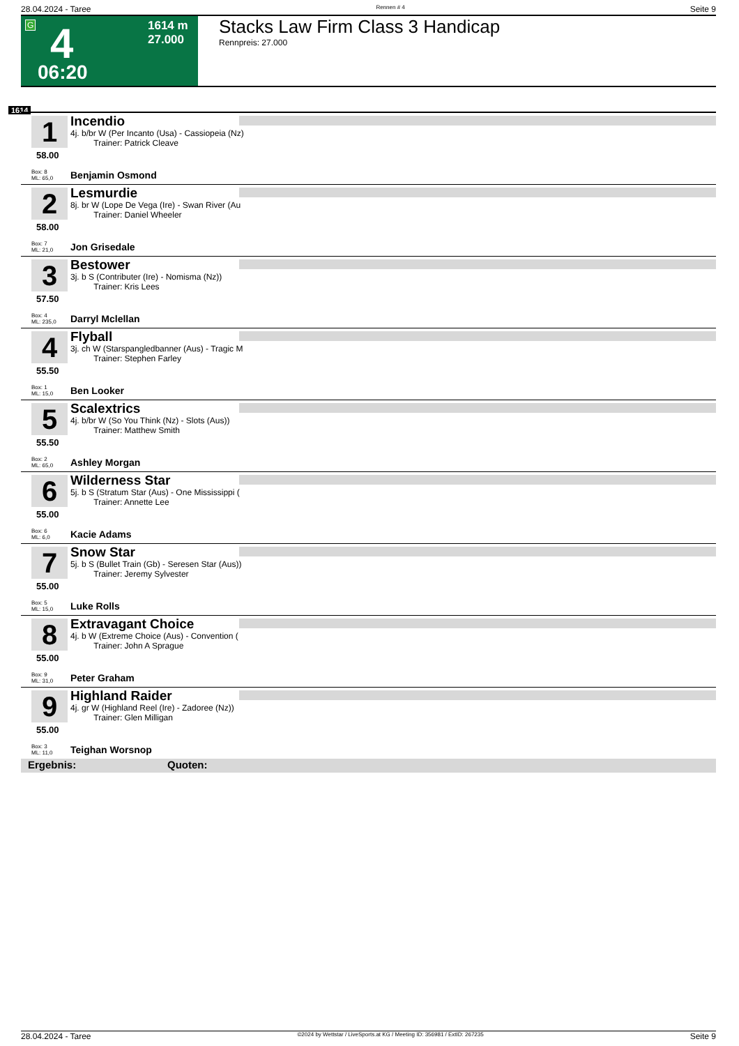28.04.2024 - Taree Rennen # 4 Seite 9
G 4 1614 m
27.000
06:20
Stacks Law Firm Class 3 Handicap
Rennpreis: 27.000
1614
1
Incendio
4j. b/br W (Per Incanto (Usa) - Cassiopeia (Nz)
Trainer: Patrick Cleave
58.00
Box: 8
ML: 65,0
Benjamin Osmond
2
Lesmurdie
8j. br W (Lope De Vega (Ire) - Swan River (Au
Trainer: Daniel Wheeler
58.00
Box: 7
ML: 21,0
Jon Grisedale
3
Bestower
3j. b S (Contributer (Ire) - Nomisma (Nz))
Trainer: Kris Lees
57.50
Box: 4
ML: 235,0
Darryl Mclellan
4
Flyball
3j. ch W (Starspangledbanner (Aus) - Tragic M
Trainer: Stephen Farley
55.50
Box: 1
ML: 15,0
Ben Looker
5
Scalextrics
4j. b/br W (So You Think (Nz) - Slots (Aus))
Trainer: Matthew Smith
55.50
Box: 2
ML: 65,0
Ashley Morgan
6
Wilderness Star
5j. b S (Stratum Star (Aus) - One Mississippi (
Trainer: Annette Lee
55.00
Box: 6
ML: 6,0
Kacie Adams
7
Snow Star
5j. b S (Bullet Train (Gb) - Seresen Star (Aus))
Trainer: Jeremy Sylvester
55.00
Box: 5
ML: 15,0
Luke Rolls
8
Extravagant Choice
4j. b W (Extreme Choice (Aus) - Convention (
Trainer: John A Sprague
55.00
Box: 9
ML: 31,0
Peter Graham
9
Highland Raider
4j. gr W (Highland Reel (Ire) - Zadoree (Nz))
Trainer: Glen Milligan
55.00
Box: 3
ML: 11,0
Teighan Worsnop
Ergebnis: Quoten:
28.04.2024 - Taree ©2024 by Wettstar / LiveSports.at KG / Meeting ID: 356981 / ExtID: 267235 Seite 9